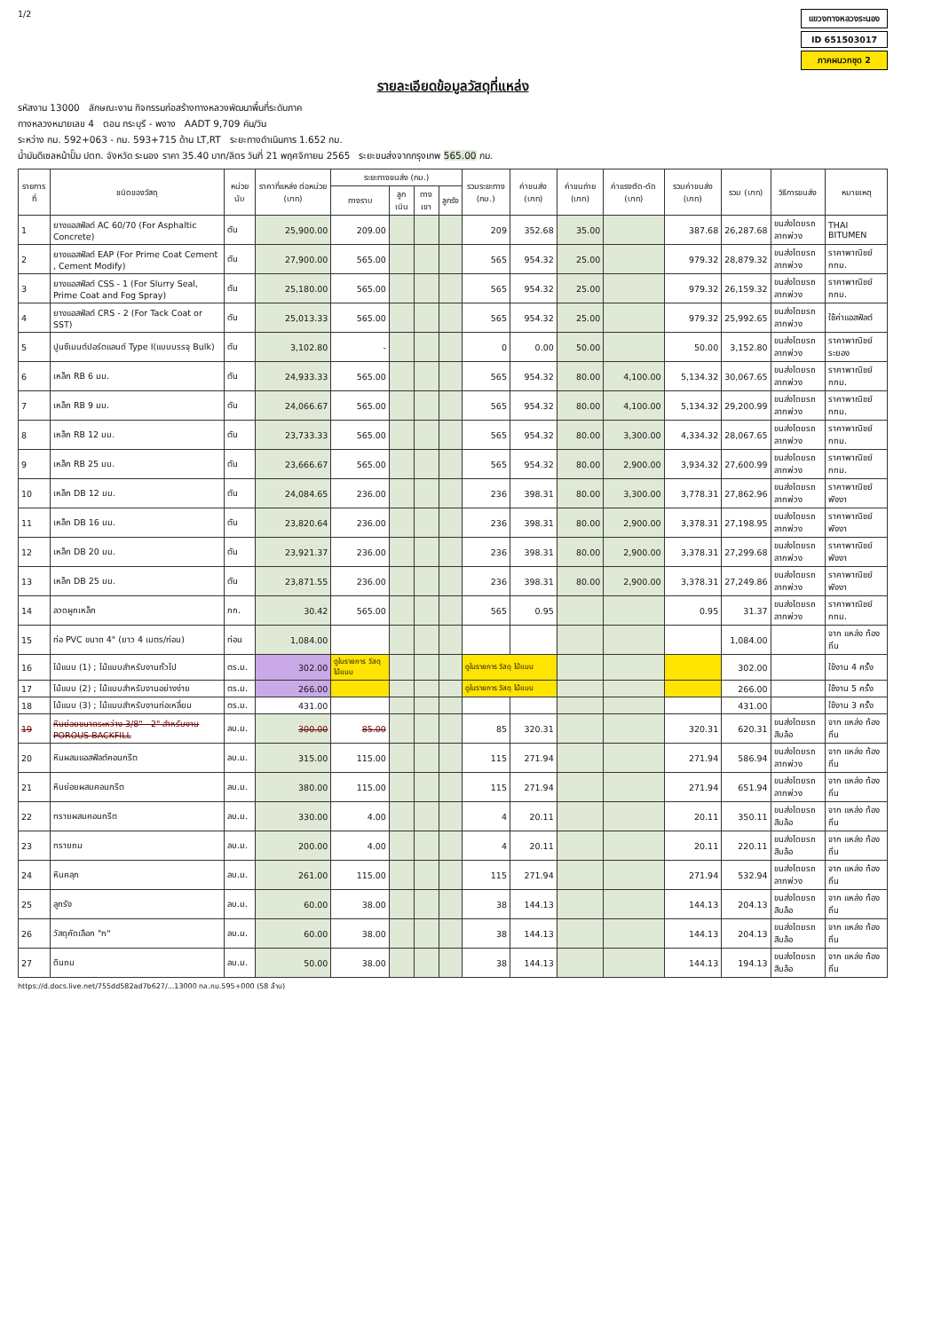1/2
แขวงทางหลวงระนอง
ID 651503017
ภาคผนวกชุด 2
รายละเอียดข้อมูลวัสดุที่แหล่ง
รหัสงาน 13000 ลักษณะงาน กิจกรรมก่อสร้างทางหลวงพัฒนาพื้นที่ระดับภาค
ทางหลวงหมายเลข 4 ตอน กระบุรี - พงาง AADT 9,709 คัน/วัน
ระหว่าง กม. 592+063 - กม. 593+715 ด้าน LT,RT ระยะทางดำเนินการ 1.652 กม.
น้ำมันดีเซลหน้าปั๊ม ปตท. จังหวัด ระนอง ราคา 35.40 บาท/ลิตร วันที่ 21 พฤศจิกายน 2565 ระยะขนส่งจากกรุงเทพ 565.00 กม.
| รายการที่ | ชนิดของวัสดุ | หน่วยนับ | ราคาที่แหล่ง ต่อหน่วย (บาท) | ระยะทางขนส่ง (กม.) | | | | รวมระยะทาง (กม.) | ค่าขนส่ง (บาท) | ค่าขนถ่าย (บาท) | ค่าแรงตัด-ดัด (บาท) | รวมค่าขนส่ง (บาท) | รวม (บาท) | วิธีการขนส่ง | หมายเหตุ |
| --- | --- | --- | --- | --- | --- | --- | --- | --- | --- | --- | --- | --- | --- | --- | --- |
| | | | | ทางราบ | ลูกเนิน | ทางเขา | ลูกรัง | | | | | | | | |
| 1 | ยางแอสฟัลต์ AC 60/70 (For Asphaltic Concrete) | ตัน | 25,900.00 | 209.00 | | | | 209 | 352.68 | 35.00 | | 387.68 | 26,287.68 | ขนส่งโดยรถลากพ่วง | THAI BITUMEN |
| 2 | ยางแอสฟัลต์ EAP (For Prime Coat Cement , Cement Modify) | ตัน | 27,900.00 | 565.00 | | | | 565 | 954.32 | 25.00 | | 979.32 | 28,879.32 | ขนส่งโดยรถลากพ่วง | ราคาพาณิชย์ กทม. |
| 3 | ยางแอสฟัลต์ CSS - 1 (For Slurry Seal, Prime Coat and Fog Spray) | ตัน | 25,180.00 | 565.00 | | | | 565 | 954.32 | 25.00 | | 979.32 | 26,159.32 | ขนส่งโดยรถลากพ่วง | ราคาพาณิชย์ กทม. |
| 4 | ยางแอสฟัลต์ CRS - 2 (For Tack Coat or SST) | ตัน | 25,013.33 | 565.00 | | | | 565 | 954.32 | 25.00 | | 979.32 | 25,992.65 | ขนส่งโดยรถลากพ่วง | ใช้ค่าแอสฟัลต์ |
| 5 | ปูนซีเมนต์ปอร์ตแลนด์ Type I(แบบบรรจุ Bulk) | ตัน | 3,102.80 | - | | | | 0 | 0.00 | 50.00 | | 50.00 | 3,152.80 | ขนส่งโดยรถลากพ่วง | ราคาพาณิชย์ ระยอง |
| 6 | เหล็ก RB 6 มม. | ตัน | 24,933.33 | 565.00 | | | | 565 | 954.32 | 80.00 | 4,100.00 | 5,134.32 | 30,067.65 | ขนส่งโดยรถลากพ่วง | ราคาพาณิชย์ กทม. |
| 7 | เหล็ก RB 9 มม. | ตัน | 24,066.67 | 565.00 | | | | 565 | 954.32 | 80.00 | 4,100.00 | 5,134.32 | 29,200.99 | ขนส่งโดยรถลากพ่วง | ราคาพาณิชย์ กทม. |
| 8 | เหล็ก RB 12 มม. | ตัน | 23,733.33 | 565.00 | | | | 565 | 954.32 | 80.00 | 3,300.00 | 4,334.32 | 28,067.65 | ขนส่งโดยรถลากพ่วง | ราคาพาณิชย์ กทม. |
| 9 | เหล็ก RB 25 มม. | ตัน | 23,666.67 | 565.00 | | | | 565 | 954.32 | 80.00 | 2,900.00 | 3,934.32 | 27,600.99 | ขนส่งโดยรถลากพ่วง | ราคาพาณิชย์ กทม. |
| 10 | เหล็ก DB 12 มม. | ตัน | 24,084.65 | 236.00 | | | | 236 | 398.31 | 80.00 | 3,300.00 | 3,778.31 | 27,862.96 | ขนส่งโดยรถลากพ่วง | ราคาพาณิชย์ พังงา |
| 11 | เหล็ก DB 16 มม. | ตัน | 23,820.64 | 236.00 | | | | 236 | 398.31 | 80.00 | 2,900.00 | 3,378.31 | 27,198.95 | ขนส่งโดยรถลากพ่วง | ราคาพาณิชย์ พังงา |
| 12 | เหล็ก DB 20 มม. | ตัน | 23,921.37 | 236.00 | | | | 236 | 398.31 | 80.00 | 2,900.00 | 3,378.31 | 27,299.68 | ขนส่งโดยรถลากพ่วง | ราคาพาณิชย์ พังงา |
| 13 | เหล็ก DB 25 มม. | ตัน | 23,871.55 | 236.00 | | | | 236 | 398.31 | 80.00 | 2,900.00 | 3,378.31 | 27,249.86 | ขนส่งโดยรถลากพ่วง | ราคาพาณิชย์ พังงา |
| 14 | ลวดผูกเหล็ก | กก. | 30.42 | 565.00 | | | | 565 | 0.95 | | | 0.95 | 31.37 | ขนส่งโดยรถลากพ่วง | ราคาพาณิชย์ กทม. |
| 15 | ท่อ PVC ขนาด 4" (ยาว 4 เมตร/ท่อน) | ท่อน | 1,084.00 | | | | | | | | | | 1,084.00 | | จาก แหล่ง ท้องถิ่น |
| 16 | ไม้แบบ (1) ; ไม้แบบสำหรับงานทั่วไป | ตร.ม. | 302.00 | ดูในรายการ วัสดุ ไม้แบบ | | | | ดูในรายการ วัสดุ ไม้แบบ | | | | | 302.00 | | ใช้งาน 4 ครั้ง |
| 17 | ไม้แบบ (2) ; ไม้แบบสำหรับงานอย่างง่าย | ตร.ม. | 266.00 | | | | | ดูในรายการ วัสดุ ไม้แบบ | | | | | 266.00 | | ใช้งาน 5 ครั้ง |
| 18 | ไม้แบบ (3) ; ไม้แบบสำหรับงานท่อเหลี่ยม | ตร.ม. | 431.00 | | | | | | | | | | 431.00 | | ใช้งาน 3 ครั้ง |
| 19 | หินย่อยขนาดระหว่าง 3/8" - 2" สำหรับงาน POROUS BACKFILL | ลบ.ม. | 300.00 | 85.00 | | | | 85 | 320.31 | | | 320.31 | 620.31 | ขนส่งโดยรถสิบล้อ | จาก แหล่ง ท้องถิ่น |
| 20 | หินผสมแอสฟัลต์คอนกรีต | ลบ.ม. | 315.00 | 115.00 | | | | 115 | 271.94 | | | 271.94 | 586.94 | ขนส่งโดยรถลากพ่วง | จาก แหล่ง ท้องถิ่น |
| 21 | หินย่อยผสมคอนกรีต | ลบ.ม. | 380.00 | 115.00 | | | | 115 | 271.94 | | | 271.94 | 651.94 | ขนส่งโดยรถลากพ่วง | จาก แหล่ง ท้องถิ่น |
| 22 | ทรายผสมคอนกรีต | ลบ.ม. | 330.00 | 4.00 | | | | 4 | 20.11 | | | 20.11 | 350.11 | ขนส่งโดยรถสิบล้อ | จาก แหล่ง ท้องถิ่น |
| 23 | ทรายถม | ลบ.ม. | 200.00 | 4.00 | | | | 4 | 20.11 | | | 20.11 | 220.11 | ขนส่งโดยรถสิบล้อ | จาก แหล่ง ท้องถิ่น |
| 24 | หินคลุก | ลบ.ม. | 261.00 | 115.00 | | | | 115 | 271.94 | | | 271.94 | 532.94 | ขนส่งโดยรถลากพ่วง | จาก แหล่ง ท้องถิ่น |
| 25 | ลูกรัง | ลบ.ม. | 60.00 | 38.00 | | | | 38 | 144.13 | | | 144.13 | 204.13 | ขนส่งโดยรถสิบล้อ | จาก แหล่ง ท้องถิ่น |
| 26 | วัสดุคัดเลือก "ก" | ลบ.ม. | 60.00 | 38.00 | | | | 38 | 144.13 | | | 144.13 | 204.13 | ขนส่งโดยรถสิบล้อ | จาก แหล่ง ท้องถิ่น |
| 27 | ดินถม | ลบ.ม. | 50.00 | 38.00 | | | | 38 | 144.13 | | | 144.13 | 194.13 | ขนส่งโดยรถสิบล้อ | จาก แหล่ง ท้องถิ่น |
https://d.docs.live.net/755dd582ad7b627/...13000 ทล.กม.595+000 (58 ล้าน)